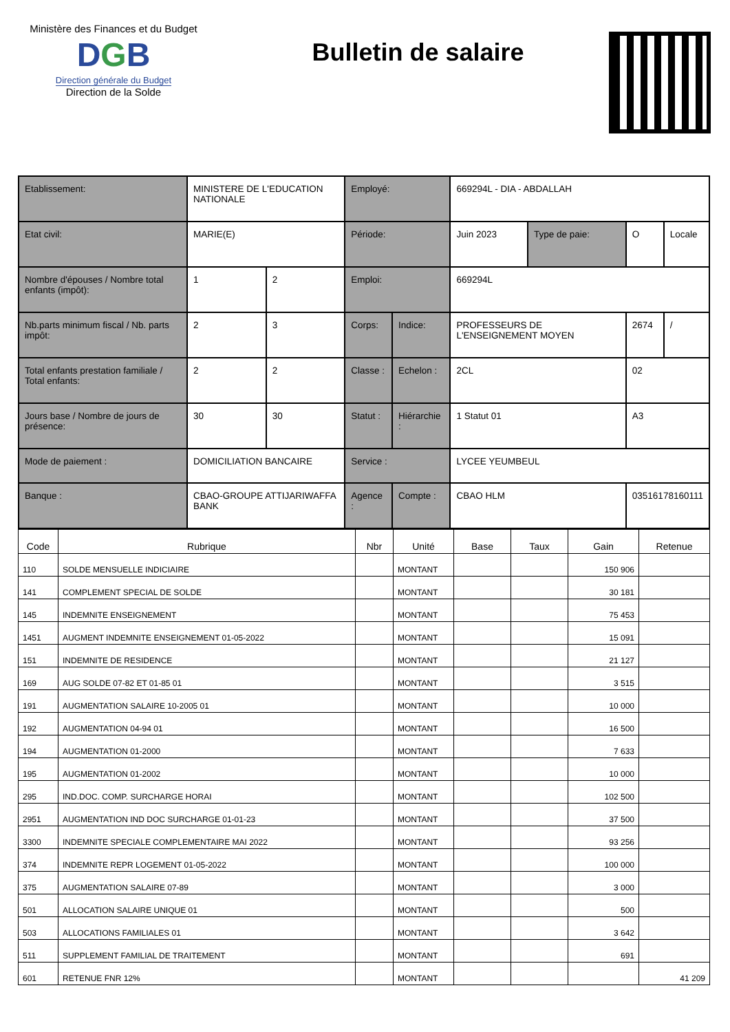Ministère des Finances et du Budget
DGB
Direction générale du Budget
Direction de la Solde
Bulletin de salaire
| Etablissement: | MINISTERE DE L'EDUCATION NATIONALE | | Employé: | | 669294L - DIA - ABDALLAH | | | |
| Etat civil: | MARIE(E) | | Période: | | Juin 2023 | Type de paie: | O | Locale |
| Nombre d'épouses / Nombre total enfants (impôt): | 1 | 2 | Emploi: | | 669294L | | | |
| Nb.parts minimum fiscal / Nb. parts impôt: | 2 | 3 | Corps: | Indice: | PROFESSEURS DE L'ENSEIGNEMENT MOYEN | | 2674 | / |
| Total enfants prestation familiale / Total enfants: | 2 | 2 | Classe : | Echelon : | 2CL | | 02 | |
| Jours base / Nombre de jours de présence: | 30 | 30 | Statut : | Hiérarchie : | 1 Statut 01 | | A3 | |
| Mode de paiement : | DOMICILIATION BANCAIRE | | Service : | | LYCEE YEUMBEUL | | | |
| Banque : | CBAO-GROUPE ATTIJARIWAFFA BANK | | Agence : | Compte : | CBAO HLM | | 03516178160111 | |
| Code | Rubrique | Nbr | Unité | Base | Taux | Gain | Retenue |
| --- | --- | --- | --- | --- | --- | --- | --- |
| 110 | SOLDE MENSUELLE INDICIAIRE | | MONTANT | | | 150 906 | |
| 141 | COMPLEMENT SPECIAL DE SOLDE | | MONTANT | | | 30 181 | |
| 145 | INDEMNITE ENSEIGNEMENT | | MONTANT | | | 75 453 | |
| 1451 | AUGMENT INDEMNITE ENSEIGNEMENT 01-05-2022 | | MONTANT | | | 15 091 | |
| 151 | INDEMNITE DE RESIDENCE | | MONTANT | | | 21 127 | |
| 169 | AUG SOLDE 07-82 ET 01-85 01 | | MONTANT | | | 3 515 | |
| 191 | AUGMENTATION SALAIRE 10-2005 01 | | MONTANT | | | 10 000 | |
| 192 | AUGMENTATION 04-94 01 | | MONTANT | | | 16 500 | |
| 194 | AUGMENTATION 01-2000 | | MONTANT | | | 7 633 | |
| 195 | AUGMENTATION 01-2002 | | MONTANT | | | 10 000 | |
| 295 | IND.DOC. COMP. SURCHARGE HORAI | | MONTANT | | | 102 500 | |
| 2951 | AUGMENTATION IND DOC SURCHARGE 01-01-23 | | MONTANT | | | 37 500 | |
| 3300 | INDEMNITE SPECIALE COMPLEMENTAIRE MAI 2022 | | MONTANT | | | 93 256 | |
| 374 | INDEMNITE REPR LOGEMENT 01-05-2022 | | MONTANT | | | 100 000 | |
| 375 | AUGMENTATION SALAIRE 07-89 | | MONTANT | | | 3 000 | |
| 501 | ALLOCATION SALAIRE UNIQUE 01 | | MONTANT | | | 500 | |
| 503 | ALLOCATIONS FAMILIALES 01 | | MONTANT | | | 3 642 | |
| 511 | SUPPLEMENT FAMILIAL DE TRAITEMENT | | MONTANT | | | 691 | |
| 601 | RETENUE FNR 12% | | MONTANT | | | | 41 209 |